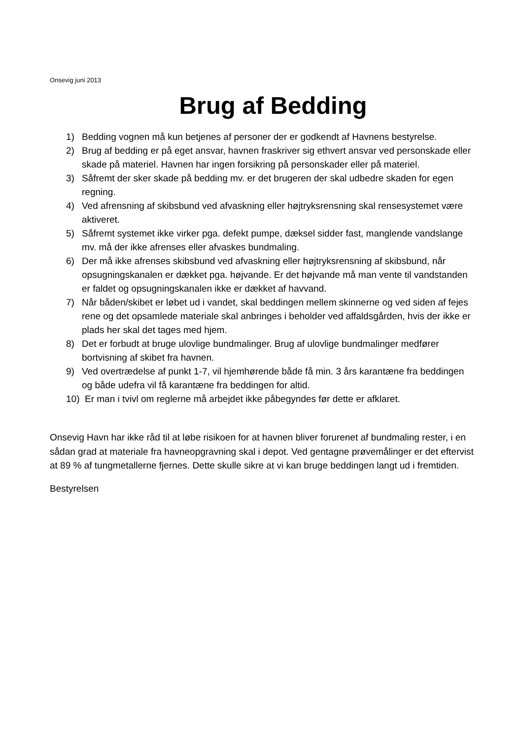Onsevig juni 2013
Brug af Bedding
1) Bedding vognen må kun betjenes af personer der er godkendt af Havnens bestyrelse.
2) Brug af bedding er på eget ansvar, havnen fraskriver sig ethvert ansvar ved personskade eller skade på materiel. Havnen har ingen forsikring på personskader eller på materiel.
3) Såfremt der sker skade på bedding mv. er det brugeren der skal udbedre skaden for egen regning.
4) Ved afrensning af skibsbund ved afvaskning eller højtryksrensning skal rensesystemet være aktiveret.
5) Såfremt systemet ikke virker pga. defekt pumpe, dæksel sidder fast, manglende vandslange mv. må der ikke afrenses eller afvaskes bundmaling.
6) Der må ikke afrenses skibsbund ved afvaskning eller højtryksrensning af skibsbund, når opsugningskanalen er dækket pga. højvande. Er det højvande må man vente til vandstanden er faldet og opsugningskanalen ikke er dækket af havvand.
7) Når båden/skibet er løbet ud i vandet, skal beddingen mellem skinnerne og ved siden af fejes rene og det opsamlede materiale skal anbringes i beholder ved affaldsgården, hvis der ikke er plads her skal det tages med hjem.
8) Det er forbudt at bruge ulovlige bundmalinger. Brug af ulovlige bundmalinger medfører bortvisning af skibet fra havnen.
9) Ved overtrædelse af punkt 1-7, vil hjemhørende både få min. 3 års karantæne fra beddingen og både udefra vil få karantæne fra beddingen for altid.
10) Er man i tvivl om reglerne må arbejdet ikke påbegyndes før dette er afklaret.
Onsevig Havn har ikke råd til at løbe risikoen for at havnen bliver forurenet af bundmaling rester, i en sådan grad at materiale fra havneopgravning skal i depot. Ved gentagne prøvemålinger er det eftervist at 89 % af tungmetallerne fjernes. Dette skulle sikre at vi kan bruge beddingen langt ud i fremtiden.
Bestyrelsen